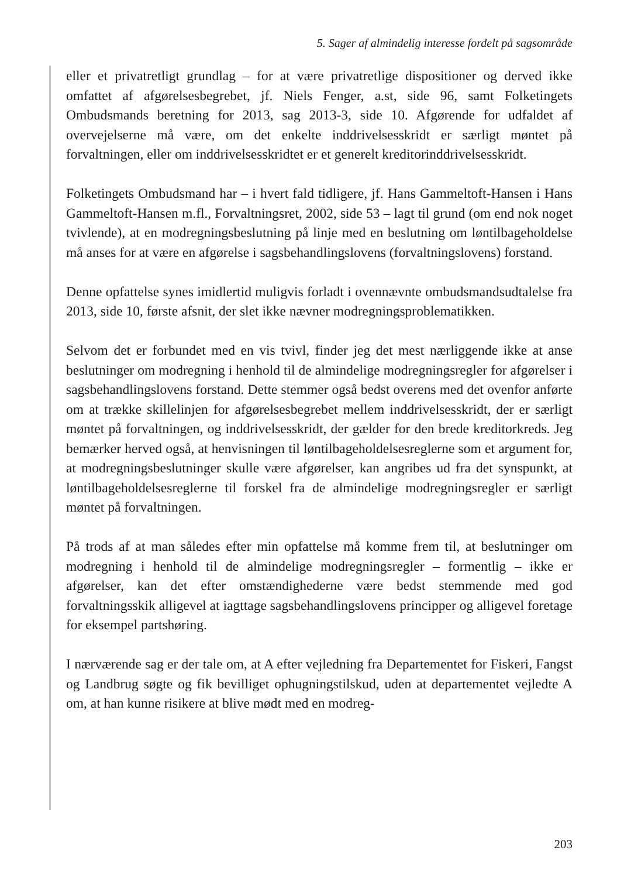5. Sager af almindelig interesse fordelt på sagsområde
eller et privatretligt grundlag – for at være privatretlige dispositioner og derved ikke omfattet af afgørelsesbegrebet, jf. Niels Fenger, a.st, side 96, samt Folketingets Ombudsmands beretning for 2013, sag 2013-3, side 10. Afgørende for udfaldet af overvejelserne må være, om det enkelte inddrivelsesskridt er særligt møntet på forvaltningen, eller om inddrivelsesskridtet er et generelt kreditorinddrivelsesskridt.
Folketingets Ombudsmand har – i hvert fald tidligere, jf. Hans Gammeltoft-Hansen i Hans Gammeltoft-Hansen m.fl., Forvaltningsret, 2002, side 53 – lagt til grund (om end nok noget tvivlende), at en modregningsbeslutning på linje med en beslutning om løntilbageholdelse må anses for at være en afgørelse i sagsbehandlingslovens (forvaltningslovens) forstand.
Denne opfattelse synes imidlertid muligvis forladt i ovennævnte ombudsmandsudtalelse fra 2013, side 10, første afsnit, der slet ikke nævner modregningsproblematikken.
Selvom det er forbundet med en vis tvivl, finder jeg det mest nærliggende ikke at anse beslutninger om modregning i henhold til de almindelige modregningsregler for afgørelser i sagsbehandlingslovens forstand. Dette stemmer også bedst overens med det ovenfor anførte om at trække skillelinjen for afgørelsesbegrebet mellem inddrivelsesskridt, der er særligt møntet på forvaltningen, og inddrivelsesskridt, der gælder for den brede kreditorkreds. Jeg bemærker herved også, at henvisningen til løntilbageholdelsesreglerne som et argument for, at modregningsbeslutninger skulle være afgørelser, kan angribes ud fra det synspunkt, at løntilbageholdelsesreglerne til forskel fra de almindelige modregningsregler er særligt møntet på forvaltningen.
På trods af at man således efter min opfattelse må komme frem til, at beslutninger om modregning i henhold til de almindelige modregningsregler – formentlig – ikke er afgørelser, kan det efter omstændighederne være bedst stemmende med god forvaltningsskik alligevel at iagttage sagsbehandlingslovens principper og alligevel foretage for eksempel partshøring.
I nærværende sag er der tale om, at A efter vejledning fra Departementet for Fiskeri, Fangst og Landbrug søgte og fik bevilliget ophugningstilskud, uden at departementet vejledte A om, at han kunne risikere at blive mødt med en modreg-
203